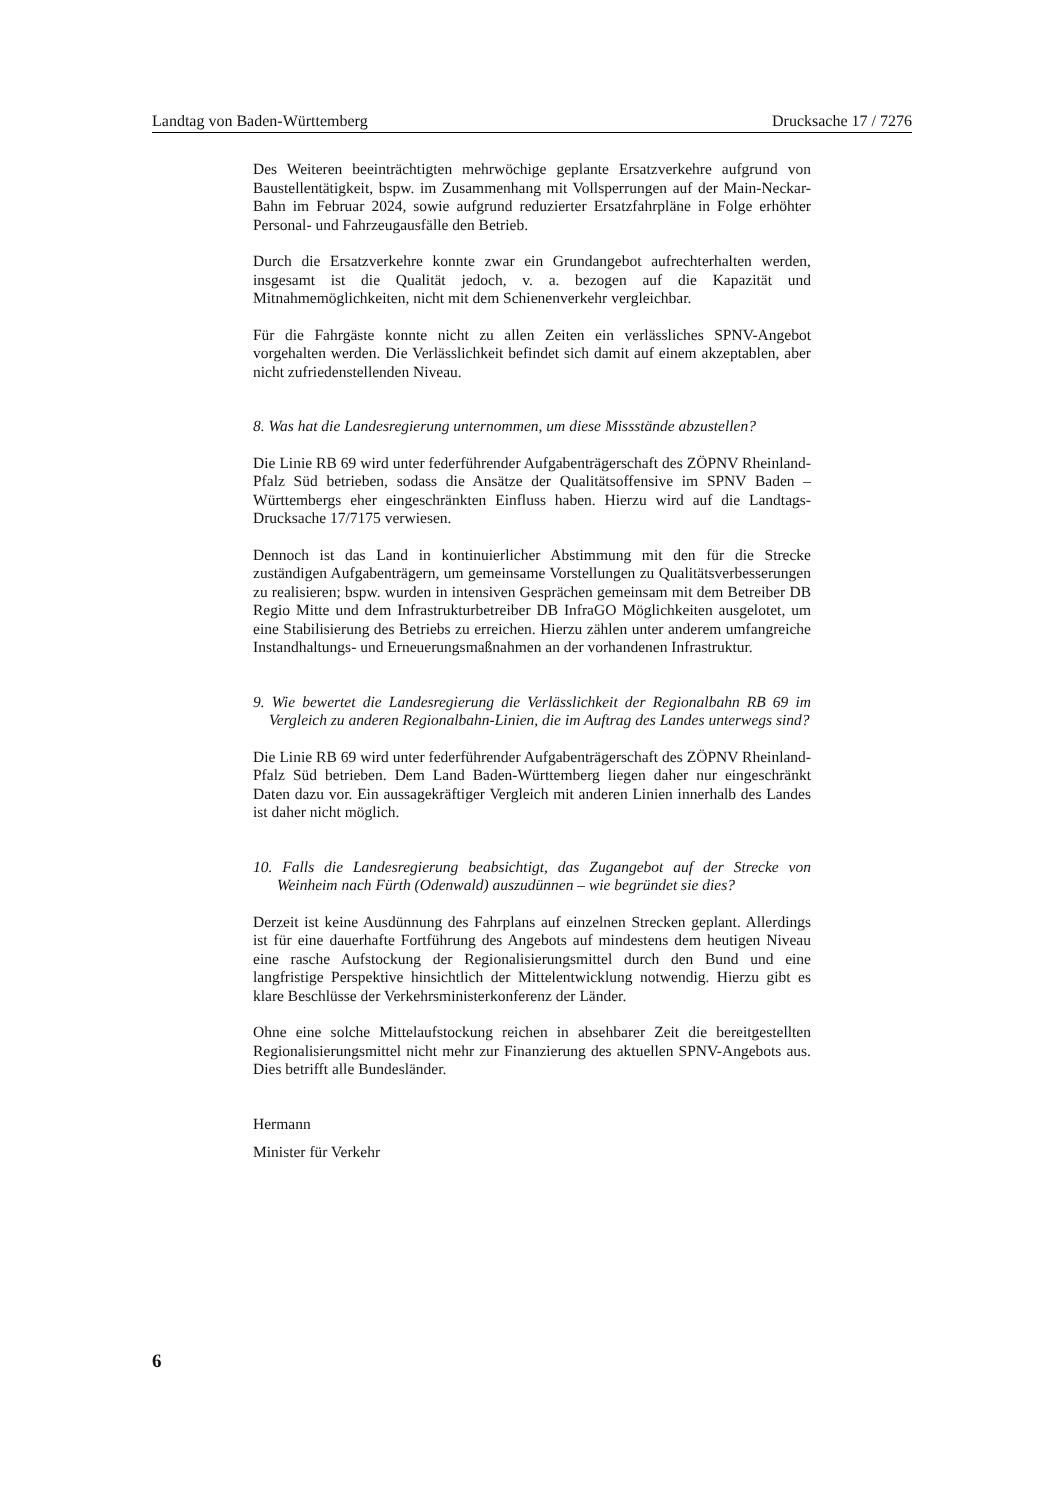Landtag von Baden-Württemberg Drucksache 17 / 7276
Des Weiteren beeinträchtigten mehrwöchige geplante Ersatzverkehre aufgrund von Baustellentätigkeit, bspw. im Zusammenhang mit Vollsperrungen auf der Main-Neckar-Bahn im Februar 2024, sowie aufgrund reduzierter Ersatzfahrpläne in Folge erhöhter Personal- und Fahrzeugausfälle den Betrieb.
Durch die Ersatzverkehre konnte zwar ein Grundangebot aufrechterhalten werden, insgesamt ist die Qualität jedoch, v. a. bezogen auf die Kapazität und Mitnahmemöglichkeiten, nicht mit dem Schienenverkehr vergleichbar.
Für die Fahrgäste konnte nicht zu allen Zeiten ein verlässliches SPNV-Angebot vorgehalten werden. Die Verlässlichkeit befindet sich damit auf einem akzeptablen, aber nicht zufriedenstellenden Niveau.
8. Was hat die Landesregierung unternommen, um diese Missstände abzustellen?
Die Linie RB 69 wird unter federführender Aufgabenträgerschaft des ZÖPNV Rheinland-Pfalz Süd betrieben, sodass die Ansätze der Qualitätsoffensive im SPNV Baden – Württembergs eher eingeschränkten Einfluss haben. Hierzu wird auf die Landtags-Drucksache 17/7175 verwiesen.
Dennoch ist das Land in kontinuierlicher Abstimmung mit den für die Strecke zuständigen Aufgabenträgern, um gemeinsame Vorstellungen zu Qualitätsverbesserungen zu realisieren; bspw. wurden in intensiven Gesprächen gemeinsam mit dem Betreiber DB Regio Mitte und dem Infrastrukturbetreiber DB InfraGO Möglichkeiten ausgelotet, um eine Stabilisierung des Betriebs zu erreichen. Hierzu zählen unter anderem umfangreiche Instandhaltungs- und Erneuerungsmaßnahmen an der vorhandenen Infrastruktur.
9. Wie bewertet die Landesregierung die Verlässlichkeit der Regionalbahn RB 69 im Vergleich zu anderen Regionalbahn-Linien, die im Auftrag des Landes unterwegs sind?
Die Linie RB 69 wird unter federführender Aufgabenträgerschaft des ZÖPNV Rheinland-Pfalz Süd betrieben. Dem Land Baden-Württemberg liegen daher nur eingeschränkt Daten dazu vor. Ein aussagekräftiger Vergleich mit anderen Linien innerhalb des Landes ist daher nicht möglich.
10. Falls die Landesregierung beabsichtigt, das Zugangebot auf der Strecke von Weinheim nach Fürth (Odenwald) auszudünnen – wie begründet sie dies?
Derzeit ist keine Ausdünnung des Fahrplans auf einzelnen Strecken geplant. Allerdings ist für eine dauerhafte Fortführung des Angebots auf mindestens dem heutigen Niveau eine rasche Aufstockung der Regionalisierungsmittel durch den Bund und eine langfristige Perspektive hinsichtlich der Mittelentwicklung notwendig. Hierzu gibt es klare Beschlüsse der Verkehrsministerkonferenz der Länder.
Ohne eine solche Mittelaufstockung reichen in absehbarer Zeit die bereitgestellten Regionalisierungsmittel nicht mehr zur Finanzierung des aktuellen SPNV-Angebots aus. Dies betrifft alle Bundesländer.
Hermann
Minister für Verkehr
6